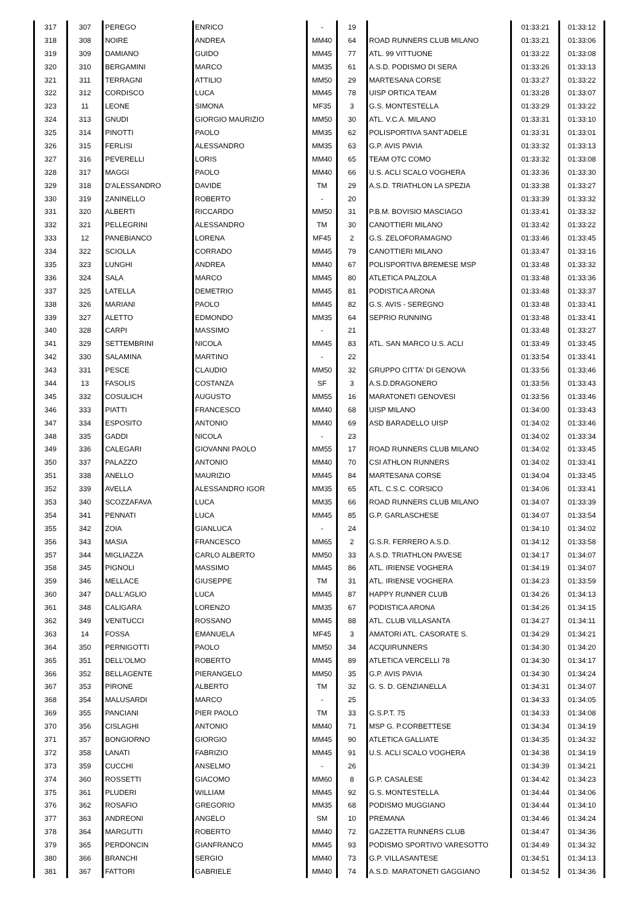| 317 | 307 | PEREGO | ENRICO | - | 19 | | 01:33:21 | 01:33:12 |
| 318 | 308 | NOIRE | ANDREA | MM40 | 64 | ROAD RUNNERS CLUB MILANO | 01:33:21 | 01:33:06 |
| 319 | 309 | DAMIANO | GUIDO | MM45 | 77 | ATL. 99 VITTUONE | 01:33:22 | 01:33:08 |
| 320 | 310 | BERGAMINI | MARCO | MM35 | 61 | A.S.D. PODISMO DI SERA | 01:33:26 | 01:33:13 |
| 321 | 311 | TERRAGNI | ATTILIO | MM50 | 29 | MARTESANA CORSE | 01:33:27 | 01:33:22 |
| 322 | 312 | CORDISCO | LUCA | MM45 | 78 | UISP ORTICA TEAM | 01:33:28 | 01:33:07 |
| 323 | 11 | LEONE | SIMONA | MF35 | 3 | G.S. MONTESTELLA | 01:33:29 | 01:33:22 |
| 324 | 313 | GNUDI | GIORGIO MAURIZIO | MM50 | 30 | ATL. V.C.A. MILANO | 01:33:31 | 01:33:10 |
| 325 | 314 | PINOTTI | PAOLO | MM35 | 62 | POLISPORTIVA SANT'ADELE | 01:33:31 | 01:33:01 |
| 326 | 315 | FERLISI | ALESSANDRO | MM35 | 63 | G.P. AVIS PAVIA | 01:33:32 | 01:33:13 |
| 327 | 316 | PEVERELLI | LORIS | MM40 | 65 | TEAM OTC COMO | 01:33:32 | 01:33:08 |
| 328 | 317 | MAGGI | PAOLO | MM40 | 66 | U.S. ACLI SCALO VOGHERA | 01:33:36 | 01:33:30 |
| 329 | 318 | D'ALESSANDRO | DAVIDE | TM | 29 | A.S.D. TRIATHLON LA SPEZIA | 01:33:38 | 01:33:27 |
| 330 | 319 | ZANINELLO | ROBERTO | - | 20 | | 01:33:39 | 01:33:32 |
| 331 | 320 | ALBERTI | RICCARDO | MM50 | 31 | P.B.M. BOVISIO MASCIAGO | 01:33:41 | 01:33:32 |
| 332 | 321 | PELLEGRINI | ALESSANDRO | TM | 30 | CANOTTIERI MILANO | 01:33:42 | 01:33:22 |
| 333 | 12 | PANEBIANCO | LORENA | MF45 | 2 | G.S. ZELOFORAMAGNO | 01:33:46 | 01:33:45 |
| 334 | 322 | SCIOLLA | CORRADO | MM45 | 79 | CANOTTIERI MILANO | 01:33:47 | 01:33:16 |
| 335 | 323 | LUNGHI | ANDREA | MM40 | 67 | POLISPORTIVA BREMESE MSP | 01:33:48 | 01:33:32 |
| 336 | 324 | SALA | MARCO | MM45 | 80 | ATLETICA PALZOLA | 01:33:48 | 01:33:36 |
| 337 | 325 | LATELLA | DEMETRIO | MM45 | 81 | PODISTICA ARONA | 01:33:48 | 01:33:37 |
| 338 | 326 | MARIANI | PAOLO | MM45 | 82 | G.S. AVIS - SEREGNO | 01:33:48 | 01:33:41 |
| 339 | 327 | ALETTO | EDMONDO | MM35 | 64 | SEPRIO RUNNING | 01:33:48 | 01:33:41 |
| 340 | 328 | CARPI | MASSIMO | - | 21 | | 01:33:48 | 01:33:27 |
| 341 | 329 | SETTEMBRINI | NICOLA | MM45 | 83 | ATL. SAN MARCO U.S. ACLI | 01:33:49 | 01:33:45 |
| 342 | 330 | SALAMINA | MARTINO | - | 22 | | 01:33:54 | 01:33:41 |
| 343 | 331 | PESCE | CLAUDIO | MM50 | 32 | GRUPPO CITTA' DI GENOVA | 01:33:56 | 01:33:46 |
| 344 | 13 | FASOLIS | COSTANZA | SF | 3 | A.S.D.DRAGONERO | 01:33:56 | 01:33:43 |
| 345 | 332 | COSULICH | AUGUSTO | MM55 | 16 | MARATONETI GENOVESI | 01:33:56 | 01:33:46 |
| 346 | 333 | PIATTI | FRANCESCO | MM40 | 68 | UISP MILANO | 01:34:00 | 01:33:43 |
| 347 | 334 | ESPOSITO | ANTONIO | MM40 | 69 | ASD BARADELLO UISP | 01:34:02 | 01:33:46 |
| 348 | 335 | GADDI | NICOLA | - | 23 | | 01:34:02 | 01:33:34 |
| 349 | 336 | CALEGARI | GIOVANNI PAOLO | MM55 | 17 | ROAD RUNNERS CLUB MILANO | 01:34:02 | 01:33:45 |
| 350 | 337 | PALAZZO | ANTONIO | MM40 | 70 | CSI ATHLON RUNNERS | 01:34:02 | 01:33:41 |
| 351 | 338 | ANELLO | MAURIZIO | MM45 | 84 | MARTESANA CORSE | 01:34:04 | 01:33:45 |
| 352 | 339 | AVELLA | ALESSANDRO IGOR | MM35 | 65 | ATL. C.S.C. CORSICO | 01:34:06 | 01:33:41 |
| 353 | 340 | SCOZZAFAVA | LUCA | MM35 | 66 | ROAD RUNNERS CLUB MILANO | 01:34:07 | 01:33:39 |
| 354 | 341 | PENNATI | LUCA | MM45 | 85 | G.P. GARLASCHESE | 01:34:07 | 01:33:54 |
| 355 | 342 | ZOIA | GIANLUCA | - | 24 | | 01:34:10 | 01:34:02 |
| 356 | 343 | MASIA | FRANCESCO | MM65 | 2 | G.S.R. FERRERO A.S.D. | 01:34:12 | 01:33:58 |
| 357 | 344 | MIGLIAZZA | CARLO ALBERTO | MM50 | 33 | A.S.D. TRIATHLON PAVESE | 01:34:17 | 01:34:07 |
| 358 | 345 | PIGNOLI | MASSIMO | MM45 | 86 | ATL. IRIENSE VOGHERA | 01:34:19 | 01:34:07 |
| 359 | 346 | MELLACE | GIUSEPPE | TM | 31 | ATL. IRIENSE VOGHERA | 01:34:23 | 01:33:59 |
| 360 | 347 | DALL'AGLIO | LUCA | MM45 | 87 | HAPPY RUNNER CLUB | 01:34:26 | 01:34:13 |
| 361 | 348 | CALIGARA | LORENZO | MM35 | 67 | PODISTICA ARONA | 01:34:26 | 01:34:15 |
| 362 | 349 | VENITUCCI | ROSSANO | MM45 | 88 | ATL. CLUB VILLASANTA | 01:34:27 | 01:34:11 |
| 363 | 14 | FOSSA | EMANUELA | MF45 | 3 | AMATORI ATL. CASORATE S. | 01:34:29 | 01:34:21 |
| 364 | 350 | PERNIGOTTI | PAOLO | MM50 | 34 | ACQUIRUNNERS | 01:34:30 | 01:34:20 |
| 365 | 351 | DELL'OLMO | ROBERTO | MM45 | 89 | ATLETICA VERCELLI 78 | 01:34:30 | 01:34:17 |
| 366 | 352 | BELLAGENTE | PIERANGELO | MM50 | 35 | G.P. AVIS PAVIA | 01:34:30 | 01:34:24 |
| 367 | 353 | PIRONE | ALBERTO | TM | 32 | G. S. D. GENZIANELLA | 01:34:31 | 01:34:07 |
| 368 | 354 | MALUSARDI | MARCO | - | 25 | | 01:34:33 | 01:34:05 |
| 369 | 355 | PANCIANI | PIER PAOLO | TM | 33 | G.S.P.T. 75 | 01:34:33 | 01:34:08 |
| 370 | 356 | CISLAGHI | ANTONIO | MM40 | 71 | MSP G. P.CORBETTESE | 01:34:34 | 01:34:19 |
| 371 | 357 | BONGIORNO | GIORGIO | MM45 | 90 | ATLETICA GALLIATE | 01:34:35 | 01:34:32 |
| 372 | 358 | LANATI | FABRIZIO | MM45 | 91 | U.S. ACLI SCALO VOGHERA | 01:34:38 | 01:34:19 |
| 373 | 359 | CUCCHI | ANSELMO | - | 26 | | 01:34:39 | 01:34:21 |
| 374 | 360 | ROSSETTI | GIACOMO | MM60 | 8 | G.P. CASALESE | 01:34:42 | 01:34:23 |
| 375 | 361 | PLUDERI | WILLIAM | MM45 | 92 | G.S. MONTESTELLA | 01:34:44 | 01:34:06 |
| 376 | 362 | ROSAFIO | GREGORIO | MM35 | 68 | PODISMO MUGGIANO | 01:34:44 | 01:34:10 |
| 377 | 363 | ANDREONI | ANGELO | SM | 10 | PREMANA | 01:34:46 | 01:34:24 |
| 378 | 364 | MARGUTTI | ROBERTO | MM40 | 72 | GAZZETTA RUNNERS CLUB | 01:34:47 | 01:34:36 |
| 379 | 365 | PERDONCIN | GIANFRANCO | MM45 | 93 | PODISMO SPORTIVO VARESOTTO | 01:34:49 | 01:34:32 |
| 380 | 366 | BRANCHI | SERGIO | MM40 | 73 | G.P. VILLASANTESE | 01:34:51 | 01:34:13 |
| 381 | 367 | FATTORI | GABRIELE | MM40 | 74 | A.S.D. MARATONETI GAGGIANO | 01:34:52 | 01:34:36 |